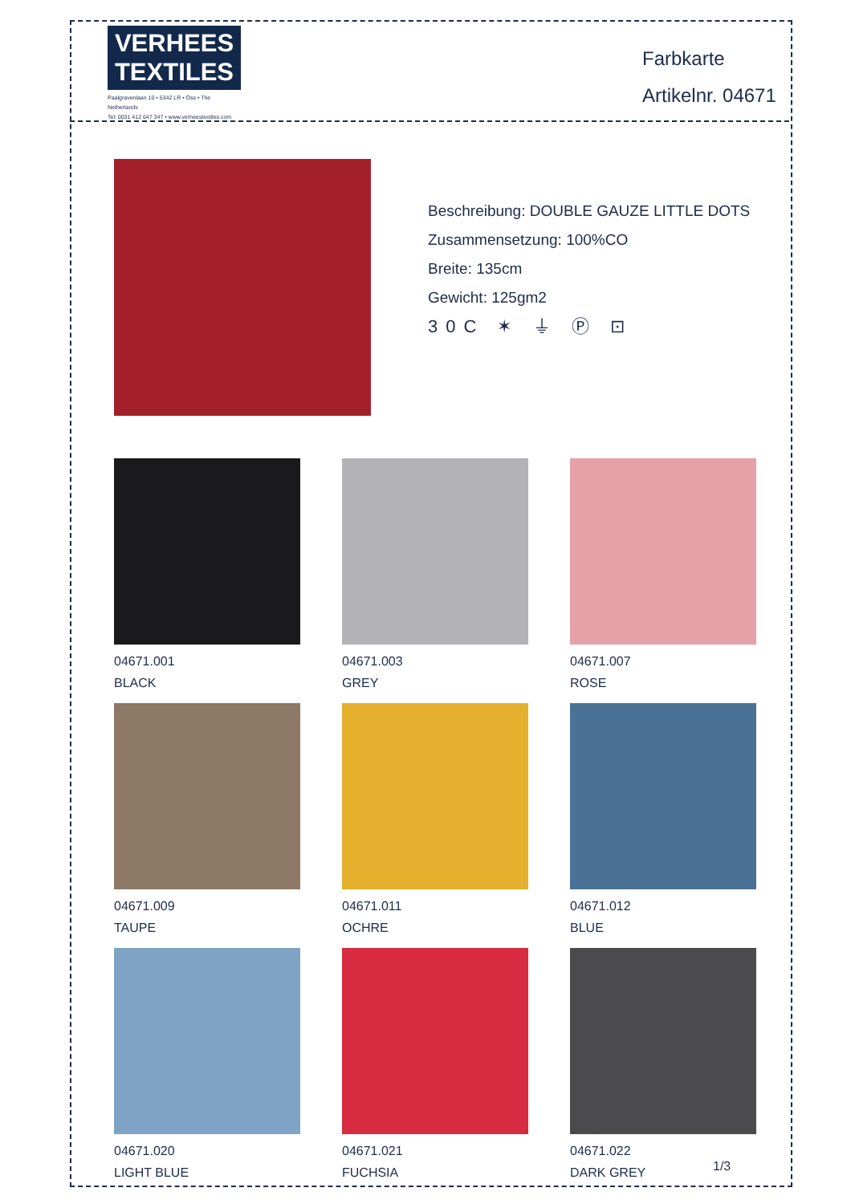VERHEES
TEXTILES
Paalgravenlaan 10 • 5342 LR • Oss • The Netherlands
Tel: 0031 412 647 347 • www.verheestextiles.com
Farbkarte
Artikelnr. 04671
Beschreibung: DOUBLE GAUZE LITTLE DOTS
Zusammensetzung: 100%CO
Breite: 135cm
Gewicht: 125gm2
30C ✶ ⏚ Ⓟ ⊡
04671.001
BLACK
04671.003
GREY
04671.007
ROSE
04671.009
TAUPE
04671.011
OCHRE
04671.012
BLUE
04671.020
LIGHT BLUE
04671.021
FUCHSIA
04671.022
DARK GREY
1/3